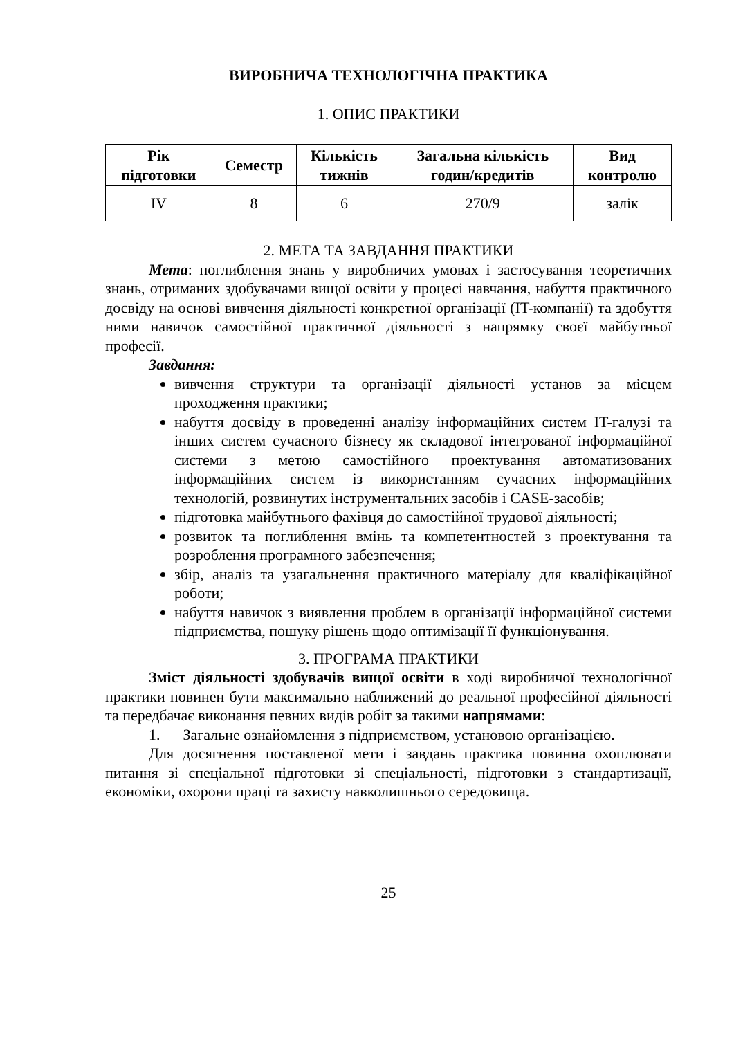ВИРОБНИЧА ТЕХНОЛОГІЧНА ПРАКТИКА
1. ОПИС ПРАКТИКИ
| Рік підготовки | Семестр | Кількість тижнів | Загальна кількість годин/кредитів | Вид контролю |
| --- | --- | --- | --- | --- |
| IV | 8 | 6 | 270/9 | залік |
2. МЕТА ТА ЗАВДАННЯ ПРАКТИКИ
Мета: поглиблення знань у виробничих умовах і застосування теоретичних знань, отриманих здобувачами вищої освіти у процесі навчання, набуття практичного досвіду на основі вивчення діяльності конкретної організації (IT-компанії) та здобуття ними навичок самостійної практичної діяльності з напрямку своєї майбутньої професії.
Завдання:
вивчення структури та організації діяльності установ за місцем проходження практики;
набуття досвіду в проведенні аналізу інформаційних систем IT-галузі та інших систем сучасного бізнесу як складової інтегрованої інформаційної системи з метою самостійного проектування автоматизованих інформаційних систем із використанням сучасних інформаційних технологій, розвинутих інструментальних засобів і CASE-засобів;
підготовка майбутнього фахівця до самостійної трудової діяльності;
розвиток та поглиблення вмінь та компетентностей з проектування та розроблення програмного забезпечення;
збір, аналіз та узагальнення практичного матеріалу для кваліфікаційної роботи;
набуття навичок з виявлення проблем в організації інформаційної системи підприємства, пошуку рішень щодо оптимізації її функціонування.
3. ПРОГРАМА ПРАКТИКИ
Зміст діяльності здобувачів вищої освіти в ході виробничої технологічної практики повинен бути максимально наближений до реальної професійної діяльності та передбачає виконання певних видів робіт за такими напрямами:
1. Загальне ознайомлення з підприємством, установою організацією.
Для досягнення поставленої мети і завдань практика повинна охоплювати питання зі спеціальної підготовки зі спеціальності, підготовки з стандартизації, економіки, охорони праці та захисту навколишнього середовища.
25